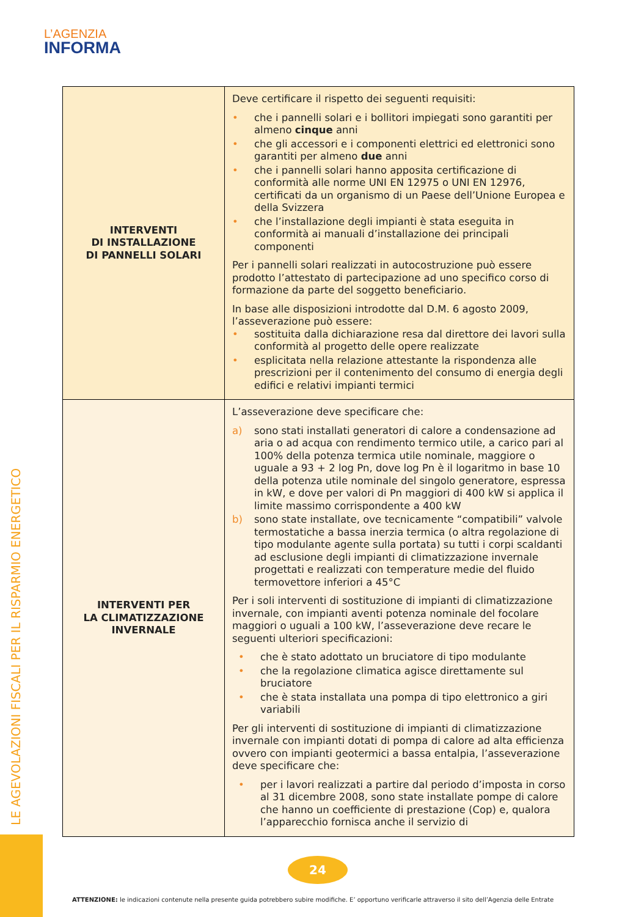L’AGENZIA
INFORMA
| INTERVENTI DI INSTALLAZIONE DI PANNELLI SOLARI | Deve certificare il rispetto dei seguenti requisiti: • che i pannelli solari e i bollitori impiegati sono garantiti per almeno cinque anni • che gli accessori e i componenti elettrici ed elettronici sono garantiti per almeno due anni • che i pannelli solari hanno apposita certificazione di conformità alle norme UNI EN 12975 o UNI EN 12976, certificati da un organismo di un Paese dell’Unione Europea e della Svizzera • che l’installazione degli impianti è stata eseguita in conformità ai manuali d’installazione dei principali componenti Per i pannelli solari realizzati in autocostruzione può essere prodotto l’attestato di partecipazione ad uno specifico corso di formazione da parte del soggetto beneficiario. In base alle disposizioni introdotte dal D.M. 6 agosto 2009, l’asseverazione può essere: • sostituita dalla dichiarazione resa dal direttore dei lavori sulla conformità al progetto delle opere realizzate • esplicitata nella relazione attestante la rispondenza alle prescrizioni per il contenimento del consumo di energia degli edifici e relativi impianti termici |
| INTERVENTI PER LA CLIMATIZZAZIONE INVERNALE | L’asseverazione deve specificare che: a) sono stati installati generatori di calore a condensazione ad aria o ad acqua con rendimento termico utile, a carico pari al 100% della potenza termica utile nominale, maggiore o uguale a 93 + 2 log Pn, dove log Pn è il logaritmo in base 10 della potenza utile nominale del singolo generatore, espressa in kW, e dove per valori di Pn maggiori di 400 kW si applica il limite massimo corrispondente a 400 kW b) sono state installate, ove tecnicamente “compatibili” valvole termostatiche a bassa inerzia termica (o altra regolazione di tipo modulante agente sulla portata) su tutti i corpi scaldanti ad esclusione degli impianti di climatizzazione invernale progettati e realizzati con temperature medie del fluido termovettore inferiori a 45°C Per i soli interventi di sostituzione di impianti di climatizzazione invernale, con impianti aventi potenza nominale del focolare maggiori o uguali a 100 kW, l’asseverazione deve recare le seguenti ulteriori specificazioni: • che è stato adottato un bruciatore di tipo modulante • che la regolazione climatica agisce direttamente sul bruciatore • che è stata installata una pompa di tipo elettronico a giri variabili Per gli interventi di sostituzione di impianti di climatizzazione invernale con impianti dotati di pompa di calore ad alta efficienza ovvero con impianti geotermici a bassa entalpia, l’asseverazione deve specificare che: • per i lavori realizzati a partire dal periodo d’imposta in corso al 31 dicembre 2008, sono state installate pompe di calore che hanno un coefficiente di prestazione (Cop) e, qualora l’apparecchio fornisca anche il servizio di |
LE AGEVOLAZIONI FISCALI PER IL RISPARMIO ENERGETICO
24
ATTENZIONE: le indicazioni contenute nella presente guida potrebbero subire modifiche. E’ opportuno verificarle attraverso il sito dell’Agenzia delle Entrate